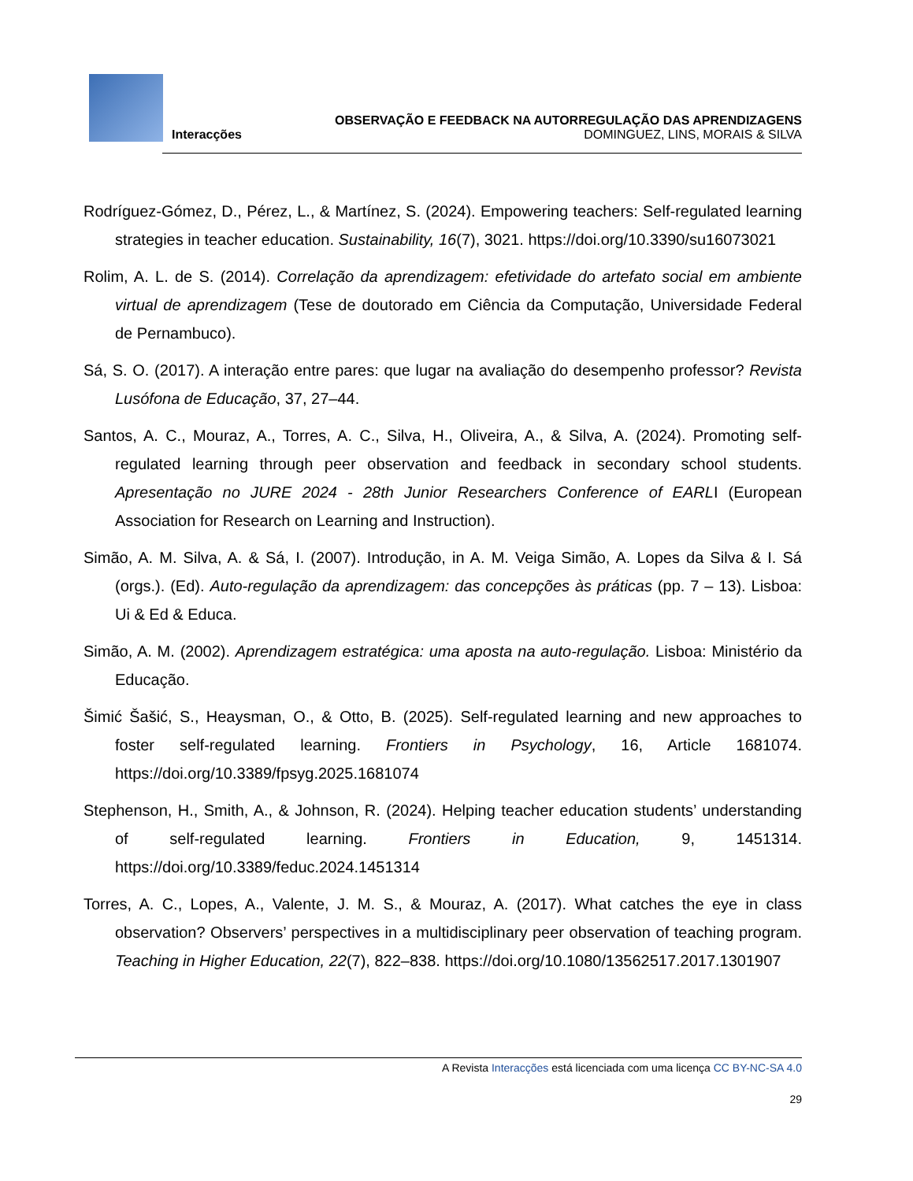Interacções
OBSERVAÇÃO E FEEDBACK NA AUTORREGULAÇÃO DAS APRENDIZAGENS
DOMINGUEZ, LINS, MORAIS & SILVA
Rodríguez-Gómez, D., Pérez, L., & Martínez, S. (2024). Empowering teachers: Self-regulated learning strategies in teacher education. Sustainability, 16(7), 3021. https://doi.org/10.3390/su16073021
Rolim, A. L. de S. (2014). Correlação da aprendizagem: efetividade do artefato social em ambiente virtual de aprendizagem (Tese de doutorado em Ciência da Computação, Universidade Federal de Pernambuco).
Sá, S. O. (2017). A interação entre pares: que lugar na avaliação do desempenho professor? Revista Lusófona de Educação, 37, 27–44.
Santos, A. C., Mouraz, A., Torres, A. C., Silva, H., Oliveira, A., & Silva, A. (2024). Promoting self-regulated learning through peer observation and feedback in secondary school students. Apresentação no JURE 2024 - 28th Junior Researchers Conference of EARLI (European Association for Research on Learning and Instruction).
Simão, A. M. Silva, A. & Sá, I. (2007). Introdução, in A. M. Veiga Simão, A. Lopes da Silva & I. Sá (orgs.). (Ed). Auto-regulação da aprendizagem: das concepções às práticas (pp. 7 – 13). Lisboa: Ui & Ed & Educa.
Simão, A. M. (2002). Aprendizagem estratégica: uma aposta na auto-regulação. Lisboa: Ministério da Educação.
Šimić Šašić, S., Heaysman, O., & Otto, B. (2025). Self-regulated learning and new approaches to foster self-regulated learning. Frontiers in Psychology, 16, Article 1681074. https://doi.org/10.3389/fpsyg.2025.1681074
Stephenson, H., Smith, A., & Johnson, R. (2024). Helping teacher education students’ understanding of self-regulated learning. Frontiers in Education, 9, 1451314. https://doi.org/10.3389/feduc.2024.1451314
Torres, A. C., Lopes, A., Valente, J. M. S., & Mouraz, A. (2017). What catches the eye in class observation? Observers’ perspectives in a multidisciplinary peer observation of teaching program. Teaching in Higher Education, 22(7), 822–838. https://doi.org/10.1080/13562517.2017.1301907
A Revista Interacções está licenciada com uma licença CC BY-NC-SA 4.0
29